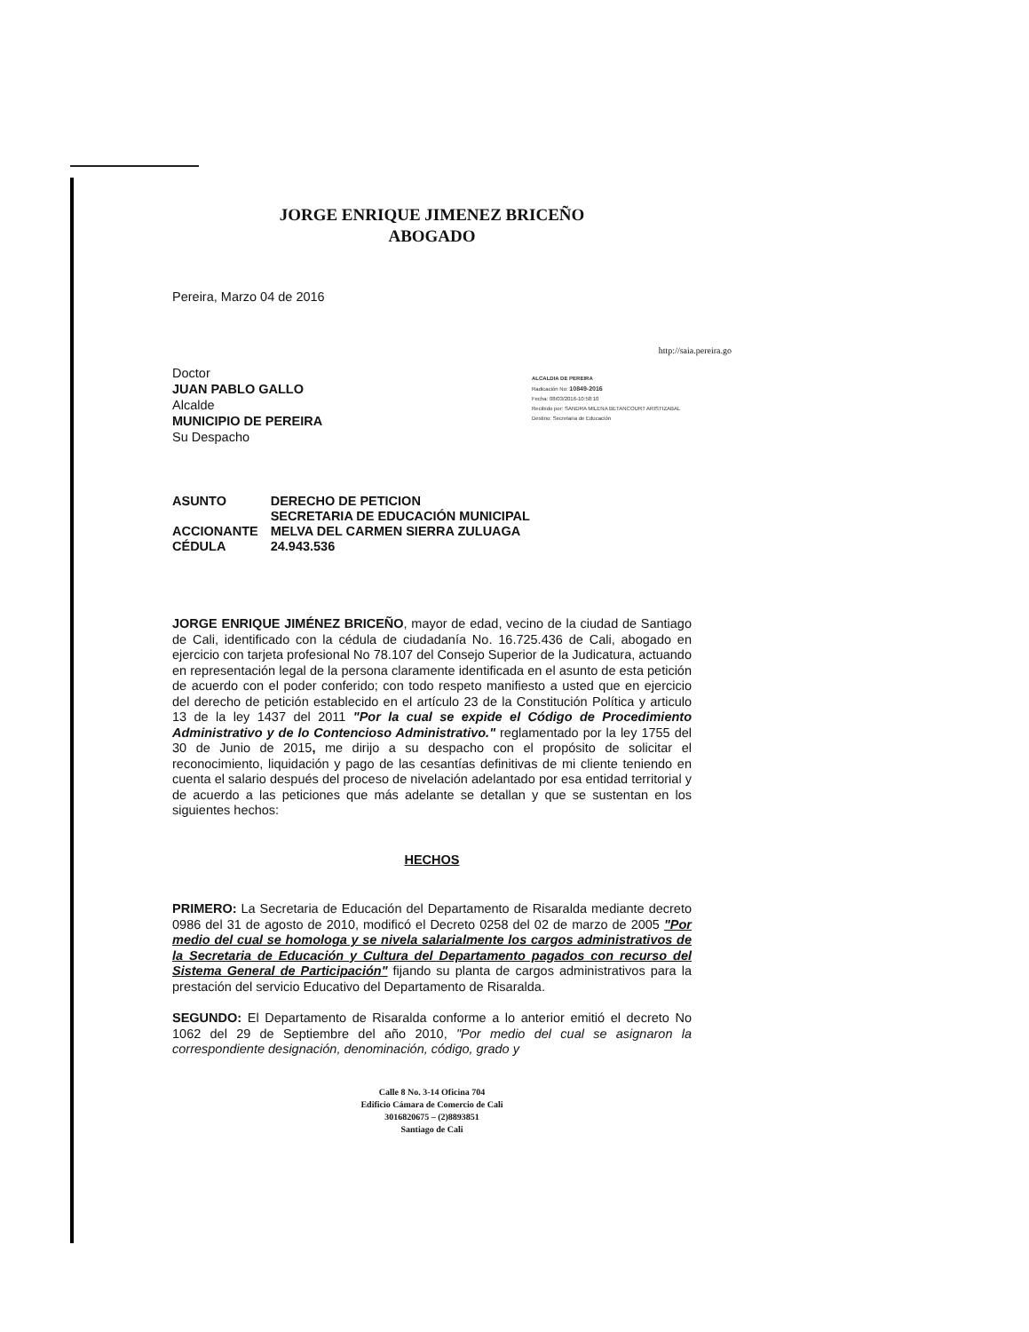JORGE ENRIQUE JIMENEZ BRICEÑO
ABOGADO
Pereira, Marzo 04 de 2016
http://saia.pereira.go
Doctor
JUAN PABLO GALLO
Alcalde
MUNICIPIO DE PEREIRA
Su Despacho
ALCALDIA DE PEREIRA
Radicación No: 10849-2016
Fecha: 08/03/2016-10:58:10
Recibido por: SANDRA MILENA BETANCOURT ARISTIZABAL
Destino: Secretaria de Educación
| ASUNTO | DERECHO DE PETICION SECRETARIA DE EDUCACIÓN MUNICIPAL |
| ACCIONANTE | MELVA DEL CARMEN SIERRA ZULUAGA |
| CÉDULA | 24.943.536 |
JORGE ENRIQUE JIMÉNEZ BRICEÑO, mayor de edad, vecino de la ciudad de Santiago de Cali, identificado con la cédula de ciudadanía No. 16.725.436 de Cali, abogado en ejercicio con tarjeta profesional No 78.107 del Consejo Superior de la Judicatura, actuando en representación legal de la persona claramente identificada en el asunto de esta petición de acuerdo con el poder conferido; con todo respeto manifiesto a usted que en ejercicio del derecho de petición establecido en el artículo 23 de la Constitución Política y articulo 13 de la ley 1437 del 2011 "Por la cual se expide el Código de Procedimiento Administrativo y de lo Contencioso Administrativo." reglamentado por la ley 1755 del 30 de Junio de 2015, me dirijo a su despacho con el propósito de solicitar el reconocimiento, liquidación y pago de las cesantías definitivas de mi cliente teniendo en cuenta el salario después del proceso de nivelación adelantado por esa entidad territorial y de acuerdo a las peticiones que más adelante se detallan y que se sustentan en los siguientes hechos:
HECHOS
PRIMERO: La Secretaria de Educación del Departamento de Risaralda mediante decreto 0986 del 31 de agosto de 2010, modificó el Decreto 0258 del 02 de marzo de 2005 "Por medio del cual se homologa y se nivela salarialmente los cargos administrativos de la Secretaria de Educación y Cultura del Departamento pagados con recurso del Sistema General de Participación" fijando su planta de cargos administrativos para la prestación del servicio Educativo del Departamento de Risaralda.
SEGUNDO: El Departamento de Risaralda conforme a lo anterior emitió el decreto No 1062 del 29 de Septiembre del año 2010, "Por medio del cual se asignaron la correspondiente designación, denominación, código, grado y
Calle 8 No. 3-14 Oficina 704
Edificio Cámara de Comercio de Cali
3016820675 – (2)8893851
Santiago de Cali